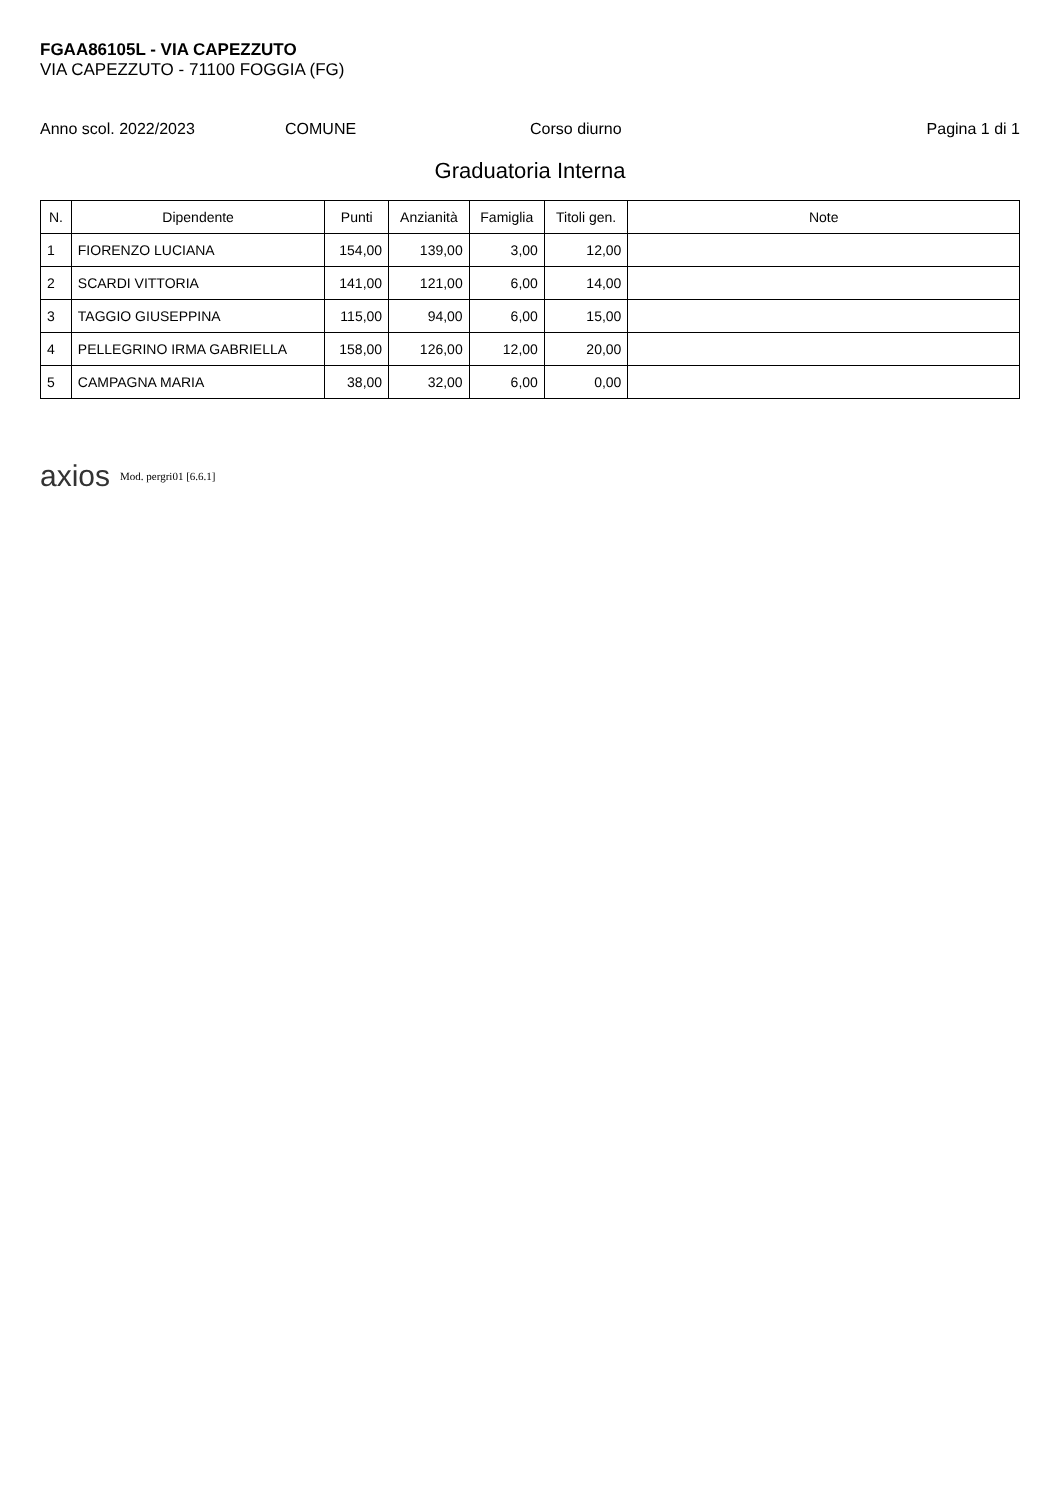FGAA86105L - VIA CAPEZZUTO
VIA CAPEZZUTO - 71100 FOGGIA (FG)
Anno scol. 2022/2023 COMUNE Corso diurno Pagina 1 di 1
Graduatoria Interna
| N. | Dipendente | Punti | Anzianità | Famiglia | Titoli gen. | Note |
| --- | --- | --- | --- | --- | --- | --- |
| 1 | FIORENZO LUCIANA | 154,00 | 139,00 | 3,00 | 12,00 | |
| 2 | SCARDI VITTORIA | 141,00 | 121,00 | 6,00 | 14,00 | |
| 3 | TAGGIO GIUSEPPINA | 115,00 | 94,00 | 6,00 | 15,00 | |
| 4 | PELLEGRINO IRMA GABRIELLA | 158,00 | 126,00 | 12,00 | 20,00 | |
| 5 | CAMPAGNA MARIA | 38,00 | 32,00 | 6,00 | 0,00 | |
axios Mod. pergri01 [6.6.1]